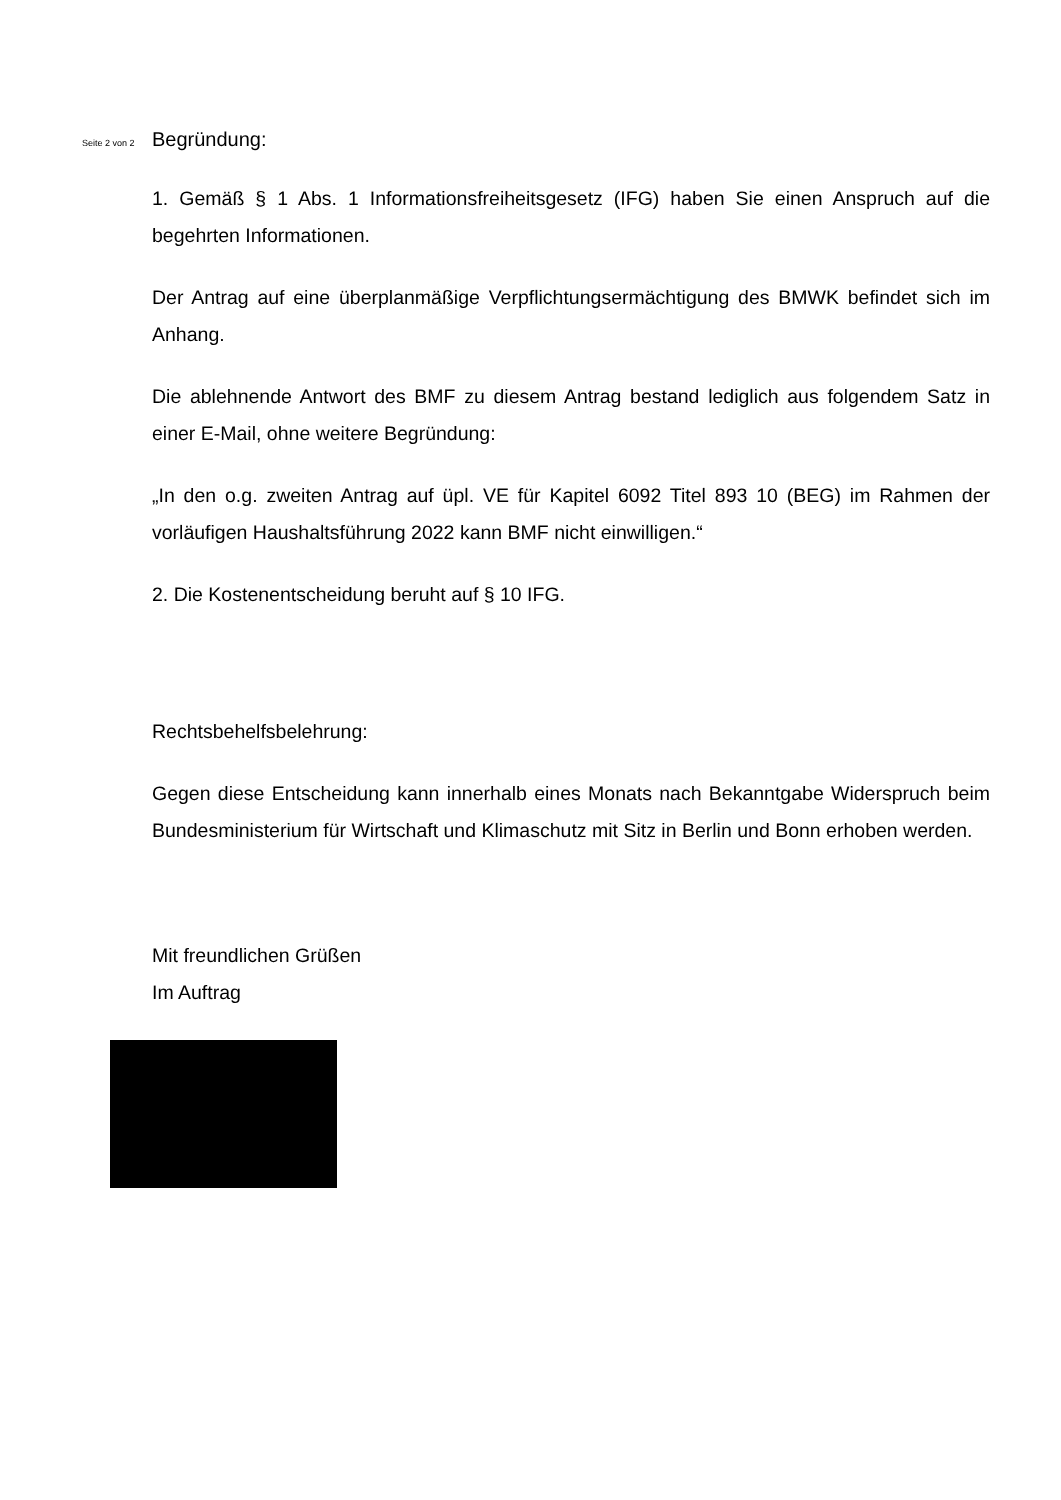Seite 2 von 2 Begründung:
1. Gemäß § 1 Abs. 1 Informationsfreiheitsgesetz (IFG) haben Sie einen Anspruch auf die begehrten Informationen.
Der Antrag auf eine überplanmäßige Verpflichtungsermächtigung des BMWK befindet sich im Anhang.
Die ablehnende Antwort des BMF zu diesem Antrag bestand lediglich aus folgendem Satz in einer E-Mail, ohne weitere Begründung:
„In den o.g. zweiten Antrag auf üpl. VE für Kapitel 6092 Titel 893 10 (BEG) im Rahmen der vorläufigen Haushaltsführung 2022 kann BMF nicht einwilligen.“
2. Die Kostenentscheidung beruht auf § 10 IFG.
Rechtsbehelfsbelehrung:
Gegen diese Entscheidung kann innerhalb eines Monats nach Bekanntgabe Widerspruch beim Bundesministerium für Wirtschaft und Klimaschutz mit Sitz in Berlin und Bonn erhoben werden.
Mit freundlichen Grüßen
Im Auftrag